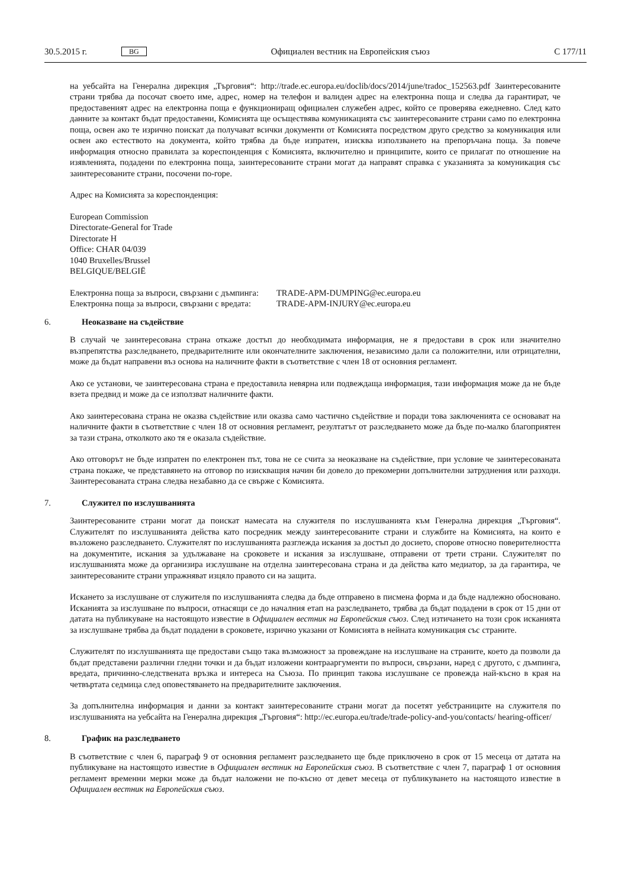30.5.2015 г. BG Официален вестник на Европейския съюз C 177/11
на уебсайта на Генерална дирекция „Търговия“: http://trade.ec.europa.eu/doclib/docs/2014/june/tradoc_152563.pdf Заинтересованите страни трябва да посочат своето име, адрес, номер на телефон и валиден адрес на електронна поща и следва да гарантират, че предоставеният адрес на електронна поща е функциониращ официален служебен адрес, който се проверява ежедневно. След като данните за контакт бъдат предоставени, Комисията ще осъществява комуникацията със заинтересованите страни само по електронна поща, освен ако те изрично поискат да получават всички документи от Комисията посредством друго средство за комуникация или освен ако естеството на документа, който трябва да бъде изпратен, изисква използването на препоръчана поща. За повече информация относно правилата за кореспонденция с Комисията, включително и принципите, които се прилагат по отношение на изявленията, подадени по електронна поща, заинтересованите страни могат да направят справка с указанията за комуникация със заинтересованите страни, посочени по-горе.
Адрес на Комисията за кореспонденция:
European Commission
Directorate-General for Trade
Directorate H
Office: CHAR 04/039
1040 Bruxelles/Brussel
BELGIQUE/BELGIË
| Електронна поща за въпроси, свързани с дъмпинга: | TRADE-APM-DUMPING@ec.europa.eu |
| Електронна поща за въпроси, свързани с вредата: | TRADE-APM-INJURY@ec.europa.eu |
6. Неоказване на съдействие
В случай че заинтересована страна откаже достъп до необходимата информация, не я предостави в срок или значително възпрепятства разследването, предварителните или окончателните заключения, независимо дали са положителни, или отрицателни, може да бъдат направени въз основа на наличните факти в съответствие с член 18 от основния регламент.
Ако се установи, че заинтересована страна е предоставила невярна или подвеждаща информация, тази информация може да не бъде взета предвид и може да се използват наличните факти.
Ако заинтересована страна не оказва съдействие или оказва само частично съдействие и поради това заключенията се основават на наличните факти в съответствие с член 18 от основния регламент, резултатът от разследването може да бъде по-малко благоприятен за тази страна, отколкото ако тя е оказала съдействие.
Ако отговорът не бъде изпратен по електронен път, това не се счита за неоказване на съдействие, при условие че заинтересованата страна покаже, че представянето на отговор по изискващия начин би довело до прекомерни допълнителни затруднения или разходи. Заинтересованата страна следва незабавно да се свърже с Комисията.
7. Служител по изслушванията
Заинтересованите страни могат да поискат намесата на служителя по изслушванията към Генерална дирекция „Търговия“. Служителят по изслушванията действа като посредник между заинтересованите страни и службите на Комисията, на които е възложено разследването. Служителят по изслушванията разглежда искания за достъп до досието, спорове относно поверителността на документите, искания за удължаване на сроковете и искания за изслушване, отправени от трети страни. Служителят по изслушванията може да организира изслушване на отделна заинтересована страна и да действа като медиатор, за да гарантира, че заинтересованите страни упражняват изцяло правото си на защита.
Искането за изслушване от служителя по изслушванията следва да бъде отправено в писмена форма и да бъде надлежно обосновано. Исканията за изслушване по въпроси, отнасящи се до началния етап на разследването, трябва да бъдат подадени в срок от 15 дни от датата на публикуване на настоящото известие в Официален вестник на Европейския съюз. След изтичането на този срок исканията за изслушване трябва да бъдат подадени в сроковете, изрично указани от Комисията в нейната комуникация със страните.
Служителят по изслушванията ще предостави също така възможност за провеждане на изслушване на страните, което да позволи да бъдат представени различни гледни точки и да бъдат изложени контрааргументи по въпроси, свързани, наред с другото, с дъмпинга, вредата, причинно-следствената връзка и интереса на Съюза. По принцип такова изслушване се провежда най-късно в края на четвъртата седмица след оповестяването на предварителните заключения.
За допълнителна информация и данни за контакт заинтересованите страни могат да посетят уебстраниците на служителя по изслушванията на уебсайта на Генерална дирекция „Търговия“: http://ec.europa.eu/trade/trade-policy-and-you/contacts/ hearing-officer/
8. График на разследването
В съответствие с член 6, параграф 9 от основния регламент разследването ще бъде приключено в срок от 15 месеца от датата на публикуване на настоящото известие в Официален вестник на Европейския съюз. В съответствие с член 7, параграф 1 от основния регламент временни мерки може да бъдат наложени не по-късно от девет месеца от публикуването на настоящото известие в Официален вестник на Европейския съюз.